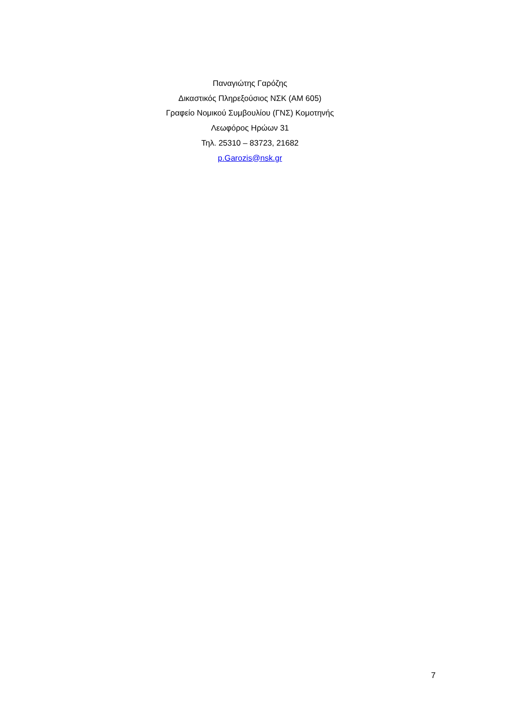Παναγιώτης Γαρόζης
Δικαστικός Πληρεξούσιος ΝΣΚ (ΑΜ 605)
Γραφείο Νομικού Συμβουλίου (ΓΝΣ) Κομοτηνής
Λεωφόρος Ηρώων 31
Τηλ. 25310 – 83723, 21682
p.Garozis@nsk.gr
7